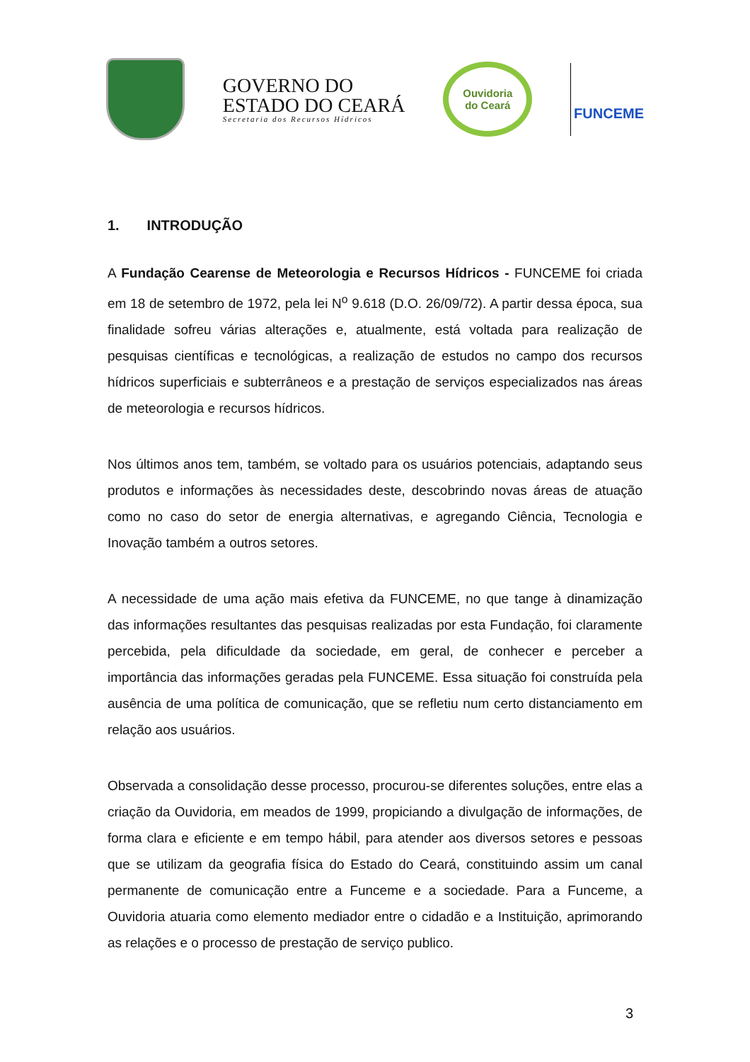GOVERNO DO
ESTADO DO CEARÁ
Secretaria dos Recursos Hídricos
Ouvidoria
do Ceará
FUNCEME
1. INTRODUÇÃO
A Fundação Cearense de Meteorologia e Recursos Hídricos - FUNCEME foi criada em 18 de setembro de 1972, pela lei N<sup>o</sup> 9.618 (D.O. 26/09/72). A partir dessa época, sua finalidade sofreu várias alterações e, atualmente, está voltada para realização de pesquisas científicas e tecnológicas, a realização de estudos no campo dos recursos hídricos superficiais e subterrâneos e a prestação de serviços especializados nas áreas de meteorologia e recursos hídricos.
Nos últimos anos tem, também, se voltado para os usuários potenciais, adaptando seus produtos e informações às necessidades deste, descobrindo novas áreas de atuação como no caso do setor de energia alternativas, e agregando Ciência, Tecnologia e Inovação também a outros setores.
A necessidade de uma ação mais efetiva da FUNCEME, no que tange à dinamização das informações resultantes das pesquisas realizadas por esta Fundação, foi claramente percebida, pela dificuldade da sociedade, em geral, de conhecer e perceber a importância das informações geradas pela FUNCEME. Essa situação foi construída pela ausência de uma política de comunicação, que se refletiu num certo distanciamento em relação aos usuários.
Observada a consolidação desse processo, procurou-se diferentes soluções, entre elas a criação da Ouvidoria, em meados de 1999, propiciando a divulgação de informações, de forma clara e eficiente e em tempo hábil, para atender aos diversos setores e pessoas que se utilizam da geografia física do Estado do Ceará, constituindo assim um canal permanente de comunicação entre a Funceme e a sociedade. Para a Funceme, a Ouvidoria atuaria como elemento mediador entre o cidadão e a Instituição, aprimorando as relações e o processo de prestação de serviço publico.
3